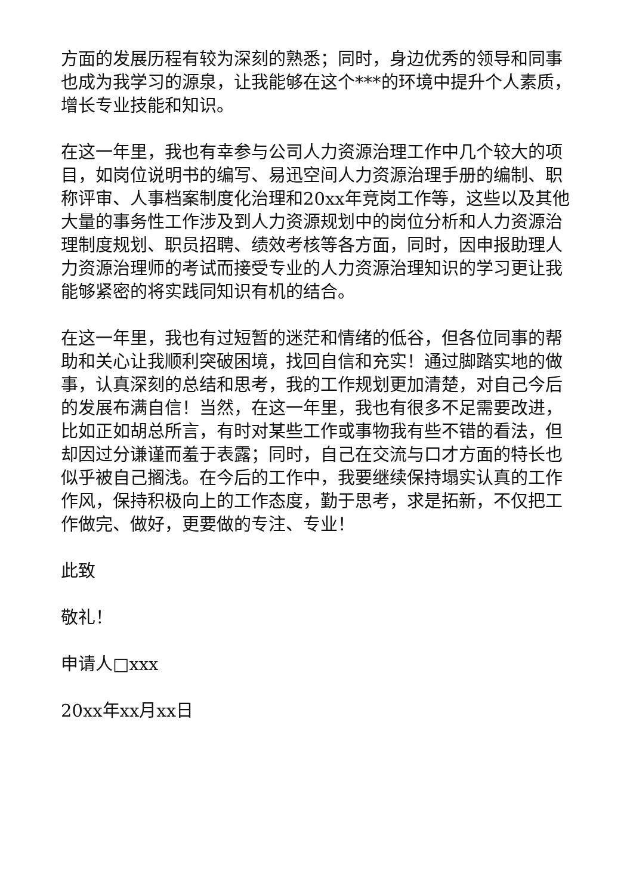方面的发展历程有较为深刻的熟悉；同时，身边优秀的领导和同事也成为我学习的源泉，让我能够在这个***的环境中提升个人素质，增长专业技能和知识。
在这一年里，我也有幸参与公司人力资源治理工作中几个较大的项目，如岗位说明书的编写、易迅空间人力资源治理手册的编制、职称评审、人事档案制度化治理和20xx年竞岗工作等，这些以及其他大量的事务性工作涉及到人力资源规划中的岗位分析和人力资源治理制度规划、职员招聘、绩效考核等各方面，同时，因申报助理人力资源治理师的考试而接受专业的人力资源治理知识的学习更让我能够紧密的将实践同知识有机的结合。
在这一年里，我也有过短暂的迷茫和情绪的低谷，但各位同事的帮助和关心让我顺利突破困境，找回自信和充实！通过脚踏实地的做事，认真深刻的总结和思考，我的工作规划更加清楚，对自己今后的发展布满自信！当然，在这一年里，我也有很多不足需要改进，比如正如胡总所言，有时对某些工作或事物我有些不错的看法，但却因过分谦谨而羞于表露；同时，自己在交流与口才方面的特长也似乎被自己搁浅。在今后的工作中，我要继续保持塌实认真的工作作风，保持积极向上的工作态度，勤于思考，求是拓新，不仅把工作做完、做好，更要做的专注、专业！
此致
敬礼！
申请人□xxx
20xx年xx月xx日